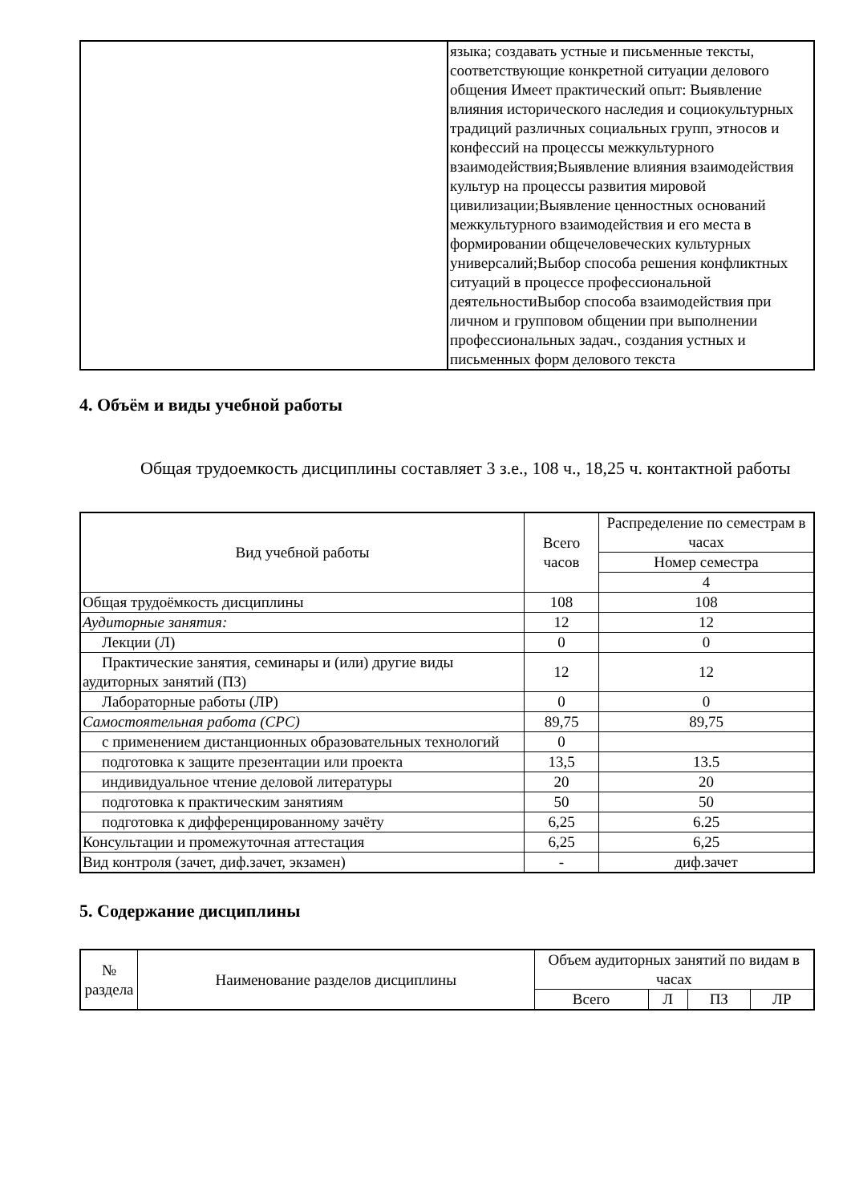| | языка; создавать устные и письменные тексты, соответствующие конкретной ситуации делового общения Имеет практический опыт: Выявление влияния исторического наследия и социокультурных традиций различных социальных групп, этносов и конфессий на процессы межкультурного взаимодействия;Выявление влияния взаимодействия культур на процессы развития мировой цивилизации;Выявление ценностных оснований межкультурного взаимодействия и его места в формировании общечеловеческих культурных универсалий;Выбор способа решения конфликтных ситуаций в процессе профессиональной деятельностиВыбор способа взаимодействия при личном и групповом общении при выполнении профессиональных задач., создания устных и письменных форм делового текста |
4. Объём и виды учебной работы
Общая трудоемкость дисциплины составляет 3 з.е., 108 ч., 18,25 ч. контактной работы
| Вид учебной работы | Всего часов | Распределение по семестрам в часах |
| | | Номер семестра |
| | | 4 |
| Общая трудоёмкость дисциплины | 108 | 108 |
| Аудиторные занятия: | 12 | 12 |
| Лекции (Л) | 0 | 0 |
| Практические занятия, семинары и (или) другие виды аудиторных занятий (ПЗ) | 12 | 12 |
| Лабораторные работы (ЛР) | 0 | 0 |
| Самостоятельная работа (СРС) | 89,75 | 89,75 |
| с применением дистанционных образовательных технологий | 0 | |
| подготовка к защите презентации или проекта | 13,5 | 13.5 |
| индивидуальное чтение деловой литературы | 20 | 20 |
| подготовка к практическим занятиям | 50 | 50 |
| подготовка к дифференцированному зачёту | 6,25 | 6.25 |
| Консультации и промежуточная аттестация | 6,25 | 6,25 |
| Вид контроля (зачет, диф.зачет, экзамен) | - | диф.зачет |
5. Содержание дисциплины
| № раздела | Наименование разделов дисциплины | Объем аудиторных занятий по видам в часах | | | |
| | | Всего | Л | ПЗ | ЛР |